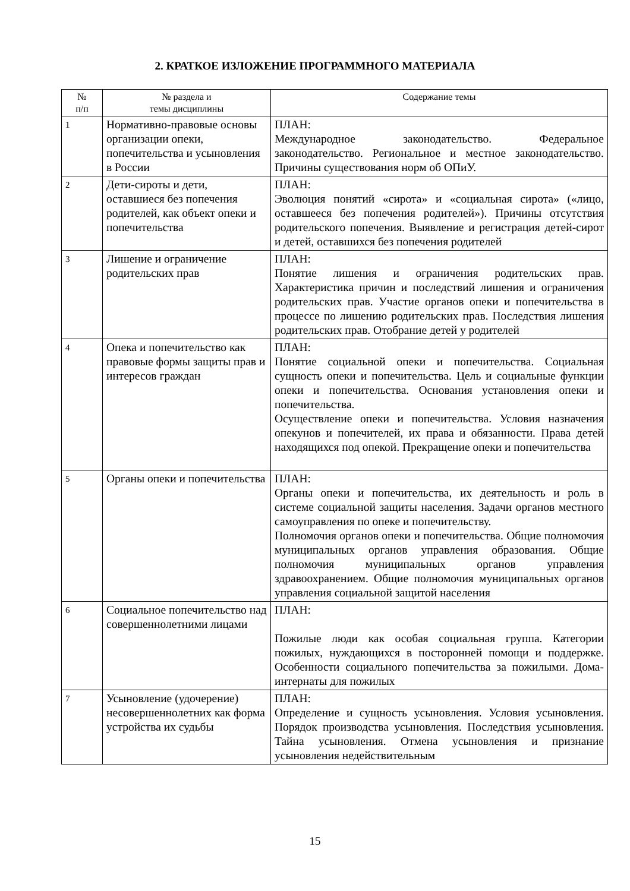2. КРАТКОЕ ИЗЛОЖЕНИЕ ПРОГРАММНОГО МАТЕРИАЛА
| № п/п | № раздела и темы дисциплины | Содержание темы |
| --- | --- | --- |
| 1 | Нормативно-правовые основы организации опеки, попечительства и усыновления в России | ПЛАН: Международное законодательство. Федеральное законодательство. Региональное и местное законодательство. Причины существования норм об ОПиУ. |
| 2 | Дети-сироты и дети, оставшиеся без попечения родителей, как объект опеки и попечительства | ПЛАН: Эволюция понятий «сирота» и «социальная сирота» («лицо, оставшееся без попечения родителей»). Причины отсутствия родительского попечения. Выявление и регистрация детей-сирот и детей, оставшихся без попечения родителей |
| 3 | Лишение и ограничение родительских прав | ПЛАН: Понятие лишения и ограничения родительских прав. Характеристика причин и последствий лишения и ограничения родительских прав. Участие органов опеки и попечительства в процессе по лишению родительских прав. Последствия лишения родительских прав. Отобрание детей у родителей |
| 4 | Опека и попечительство как правовые формы защиты прав и интересов граждан | ПЛАН: Понятие социальной опеки и попечительства. Социальная сущность опеки и попечительства. Цель и социальные функции опеки и попечительства. Основания установления опеки и попечительства. Осуществление опеки и попечительства. Условия назначения опекунов и попечителей, их права и обязанности. Права детей находящихся под опекой. Прекращение опеки и попечительства |
| 5 | Органы опеки и попечительства | ПЛАН: Органы опеки и попечительства, их деятельность и роль в системе социальной защиты населения. Задачи органов местного самоуправления по опеке и попечительству. Полномочия органов опеки и попечительства. Общие полномочия муниципальных органов управления образования. Общие полномочия муниципальных органов управления здравоохранением. Общие полномочия муниципальных органов управления социальной защитой населения |
| 6 | Социальное попечительство над совершеннолетними лицами | ПЛАН: Пожилые люди как особая социальная группа. Категории пожилых, нуждающихся в посторонней помощи и поддержке. Особенности социального попечительства за пожилыми. Дома-интернаты для пожилых |
| 7 | Усыновление (удочерение) несовершеннолетних как форма устройства их судьбы | ПЛАН: Определение и сущность усыновления. Условия усыновления. Порядок производства усыновления. Последствия усыновления. Тайна усыновления. Отмена усыновления и признание усыновления недействительным |
15